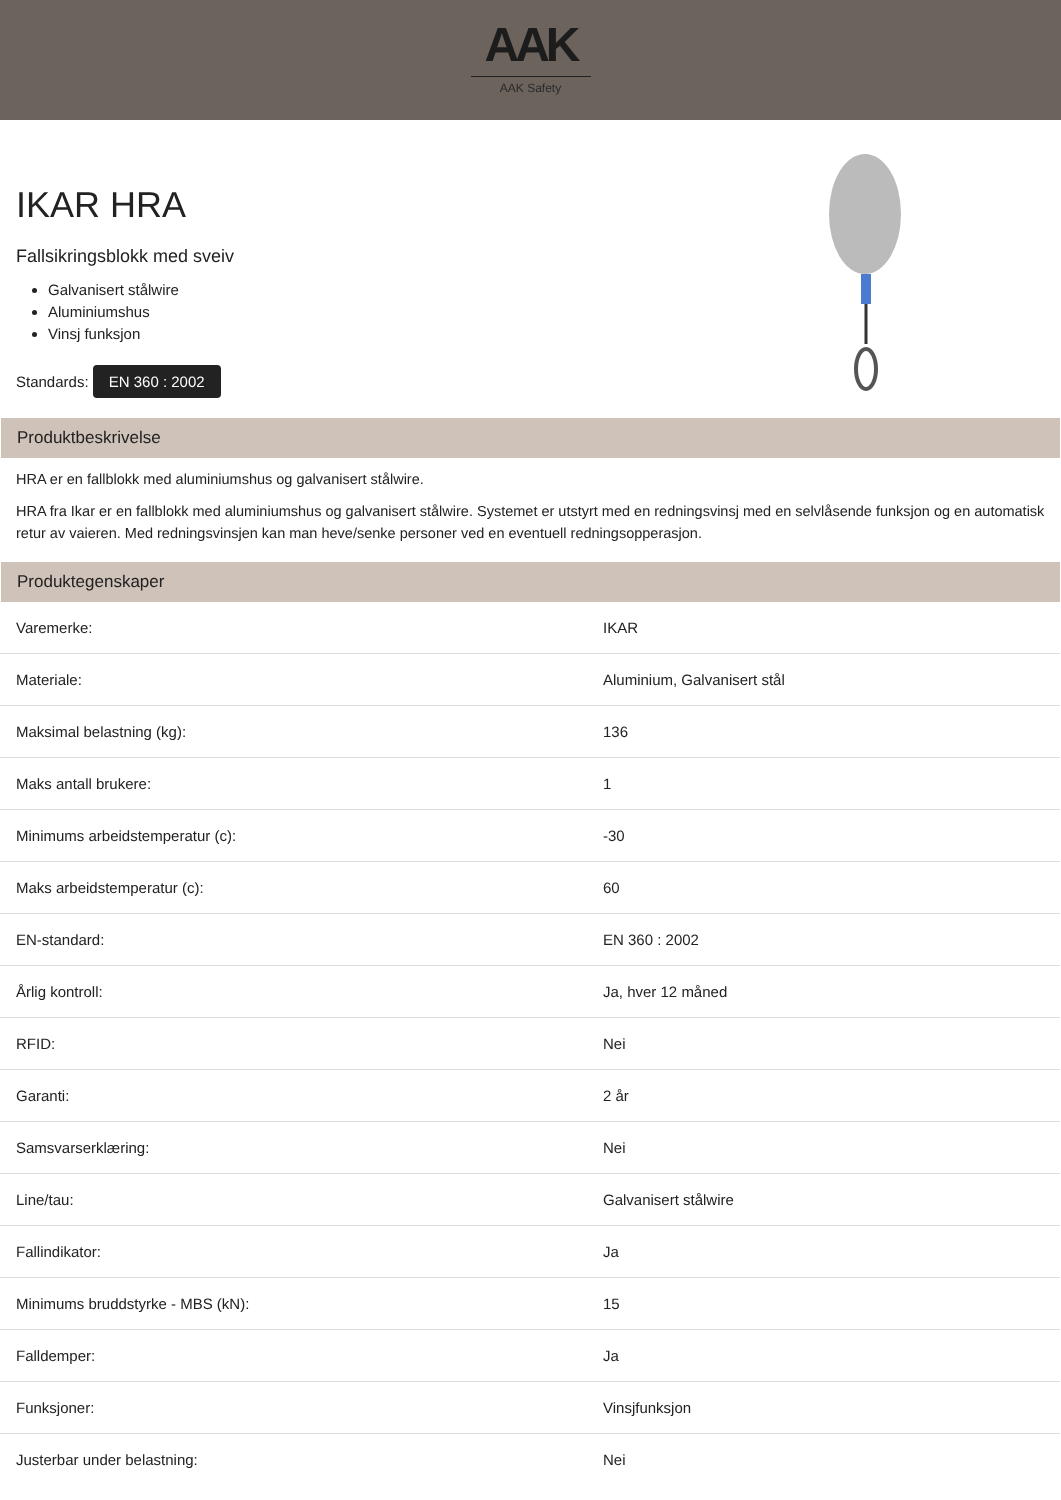AAK
AAK Safety
IKAR HRA
Fallsikringsblokk med sveiv
Galvanisert stålwire
Aluminiumshus
Vinsj funksjon
Standards: EN 360 : 2002
Produktbeskrivelse
HRA er en fallblokk med aluminiumshus og galvanisert stålwire.
HRA fra Ikar er en fallblokk med aluminiumshus og galvanisert stålwire. Systemet er utstyrt med en redningsvinsj med en selvlåsende funksjon og en automatisk retur av vaieren. Med redningsvinsjen kan man heve/senke personer ved en eventuell redningsopperasjon.
Produktegenskaper
| Varemerke: | IKAR |
| Materiale: | Aluminium, Galvanisert stål |
| Maksimal belastning (kg): | 136 |
| Maks antall brukere: | 1 |
| Minimums arbeidstemperatur (c): | -30 |
| Maks arbeidstemperatur (c): | 60 |
| EN-standard: | EN 360 : 2002 |
| Årlig kontroll: | Ja, hver 12 måned |
| RFID: | Nei |
| Garanti: | 2 år |
| Samsvarserklæring: | Nei |
| Line/tau: | Galvanisert stålwire |
| Fallindikator: | Ja |
| Minimums bruddstyrke - MBS (kN): | 15 |
| Falldemper: | Ja |
| Funksjoner: | Vinsjfunksjon |
| Justerbar under belastning: | Nei |